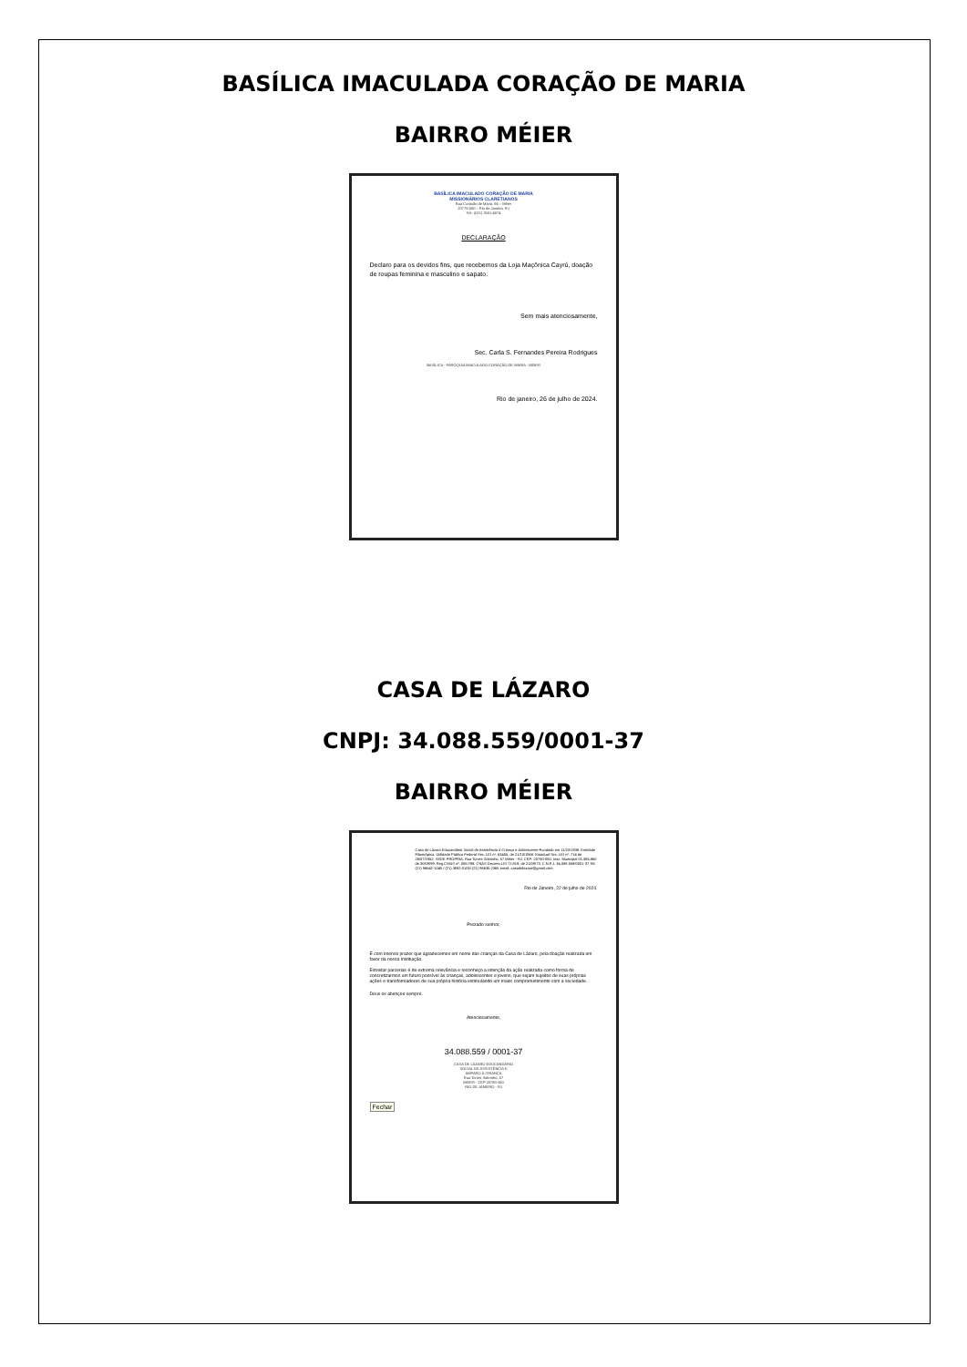BASÍLICA IMACULADA CORAÇÃO DE MARIA
BAIRRO MÉIER
BASÍLICA IMACULADO CORAÇÃO DE MARIA
MISSIONÁRIOS CLARETIANOS
Rua Coração de Maria, 66 – Méier
20775-050 – Rio de Janeiro, RJ
Tel.: (021) 2501-4074
DECLARAÇÃO
Declaro para os devidos fins, que recebemos da Loja Maçônica Cayrú, doação de roupas feminina e masculino e sapato.
Sem mais atenciosamente,
Sec. Carla S. Fernandes Pereira Rodrigues
BASÍLICA - PARÓQUIA IMACULADO CORAÇÃO DE MARIA - MÉIER
Rio de janeiro, 26 de julho de 2024.
CASA DE LÁZARO
CNPJ: 34.088.559/0001-37
BAIRRO MÉIER
Casa de Lázaro Educandário Social de Assistência à Criança e Adolescente-Fundado em 11/10/1938. Entidade Filantrópica. Utilidade Pública Federal Sec. LEI nº. 63455, de 21/10/1968. Estadual Sec. LEI nº. 714 de 26/07/1952. SEDE PRÓPRIA: Rua Torres Sobrinho, 57 Méier - RJ. CEP: 20780-050. Insc. Municipal 01.365.860 de 30/09/99. Reg.CMAS nº. 0067/98. CNAS Decreto LEI 72.819, de 21/09/73. C.N.P.J. 34.088.559/0001-37 Tel: (21) 96642-1040 / (21) 3592-0105/ (21) 96635-2365 email: casadelazaro@gmail.com
Rio de Janeiro, 22 de julho de 2024.
Prezado senhor,
É com imenso prazer que agradecemos em nome das crianças da Casa de Lázaro, pela doação realizada em favor da nossa Instituição.
Estreitar parcerias é de extrema relevância e reconheço a intenção da ação realizada como forma de concretizarmos um futuro possível às crianças, adolescentes e jovens, que sejam sujeitos de suas próprias ações e transformadores de sua própria história estimulando um maior comprometimento com a sociedade.
Deus os abençoe sempre.
Atenciosamente,
34.088.559 / 0001-37
CASA DE LÁZARO EDUCANDÁRIO
SOCIAL DE ASSISTÊNCIA E
AMPARO À CRIANÇA
Rua Torres Sobrinho, 57
MÉIER - CEP 20780-050
RIO DE JANEIRO - RJ
Fechar